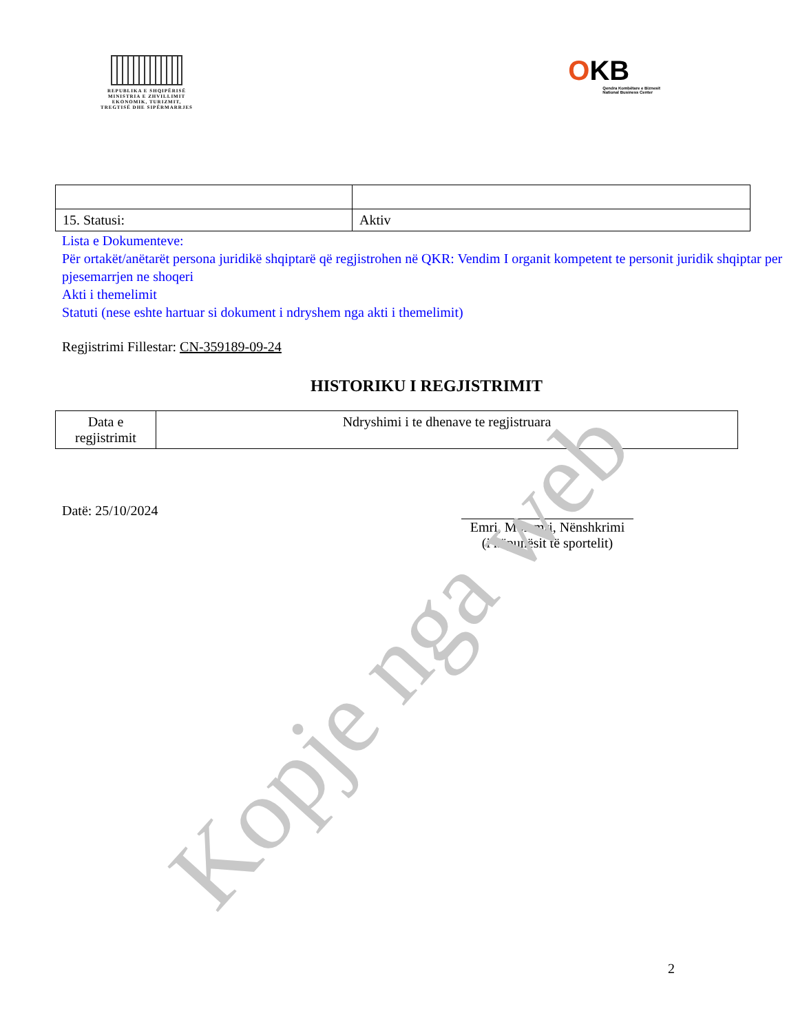REPUBLIKA E SHQIPËRISË
MINISTRIA E ZHVILLIMIT
EKONOMIK, TURIZMIT,
TREGTISË DHE SIPËRMARRJES
OKB
Qendra Kombëtare e Biznesit
National Business Center
| 15. Statusi: | Aktiv |
Lista e Dokumenteve:
Për ortakët/anëtarët persona juridikë shqiptarë që regjistrohen në QKR: Vendim I organit kompetent te personit juridik shqiptar per pjesemarrjen ne shoqeri
Akti i themelimit
Statuti (nese eshte hartuar si dokument i ndryshem nga akti i themelimit)
Regjistrimi Fillestar: CN-359189-09-24
HISTORIKU I REGJISTRIMIT
| Data e regjistrimit | Ndryshimi i te dhenave te regjistruara |
| --- | --- |
Datë: 25/10/2024
Emri, Mbiemri, Nënshkrimi
(i nëpunësit të sportelit)
Kopje nga web
2